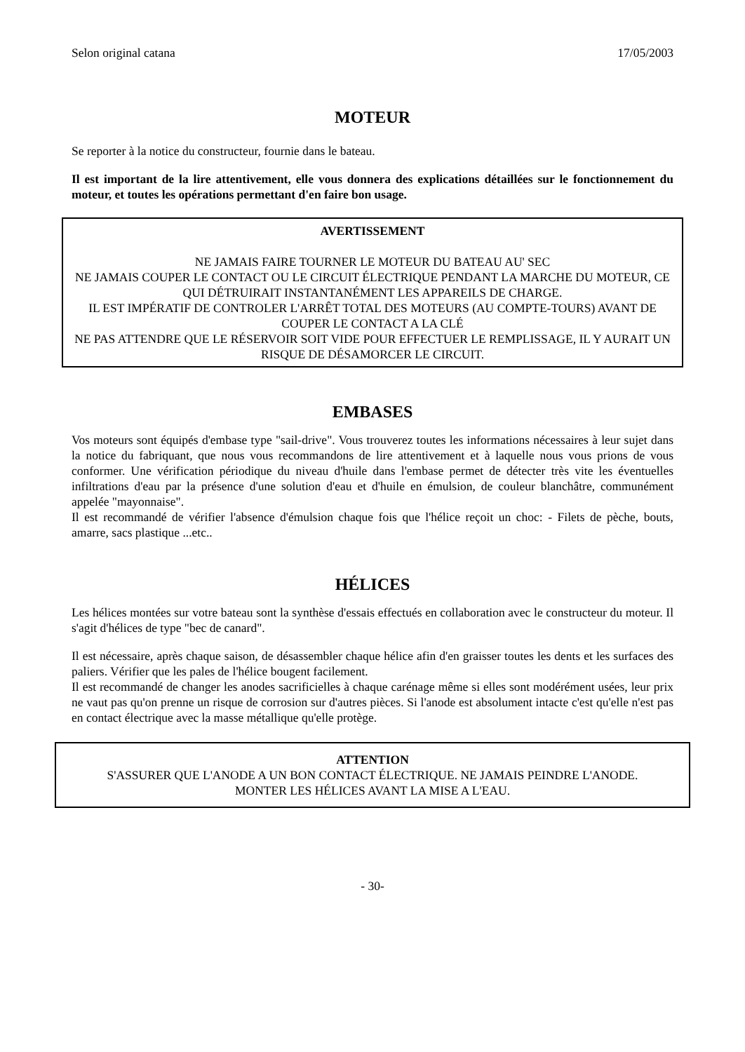Selon original catana 17/05/2003
MOTEUR
Se reporter à la notice du constructeur, fournie dans le bateau.
Il est important de la lire attentivement, elle vous donnera des explications détaillées sur le fonctionnement du moteur, et toutes les opérations permettant d'en faire bon usage.
AVERTISSEMENT
NE JAMAIS FAIRE TOURNER LE MOTEUR DU BATEAU AU' SEC
NE JAMAIS COUPER LE CONTACT OU LE CIRCUIT ÉLECTRIQUE PENDANT LA MARCHE DU MOTEUR, CE QUI DÉTRUIRAIT INSTANTANÉMENT LES APPAREILS DE CHARGE.
IL EST IMPÉRATIF DE CONTROLER L'ARRÊT TOTAL DES MOTEURS (AU COMPTE-TOURS) AVANT DE COUPER LE CONTACT A LA CLÉ
NE PAS ATTENDRE QUE LE RÉSERVOIR SOIT VIDE POUR EFFECTUER LE REMPLISSAGE, IL Y AURAIT UN RISQUE DE DÉSAMORCER LE CIRCUIT.
EMBASES
Vos moteurs sont équipés d'embase type "sail-drive". Vous trouverez toutes les informations nécessaires à leur sujet dans la notice du fabriquant, que nous vous recommandons de lire attentivement et à laquelle nous vous prions de vous conformer. Une vérification périodique du niveau d'huile dans l'embase permet de détecter très vite les éventuelles infiltrations d'eau par la présence d'une solution d'eau et d'huile en émulsion, de couleur blanchâtre, communément appelée "mayonnaise".
Il est recommandé de vérifier l'absence d'émulsion chaque fois que l'hélice reçoit un choc: - Filets de pèche, bouts, amarre, sacs plastique ...etc..
HÉLICES
Les hélices montées sur votre bateau sont la synthèse d'essais effectués en collaboration avec le constructeur du moteur. Il s'agit d'hélices de type "bec de canard".
Il est nécessaire, après chaque saison, de désassembler chaque hélice afin d'en graisser toutes les dents et les surfaces des paliers. Vérifier que les pales de l'hélice bougent facilement.
Il est recommandé de changer les anodes sacrificielles à chaque carénage même si elles sont modérément usées, leur prix ne vaut pas qu'on prenne un risque de corrosion sur d'autres pièces. Si l'anode est absolument intacte c'est qu'elle n'est pas en contact électrique avec la masse métallique qu'elle protège.
ATTENTION
S'ASSURER QUE L'ANODE A UN BON CONTACT ÉLECTRIQUE. NE JAMAIS PEINDRE L'ANODE. MONTER LES HÉLICES AVANT LA MISE A L'EAU.
- 30-